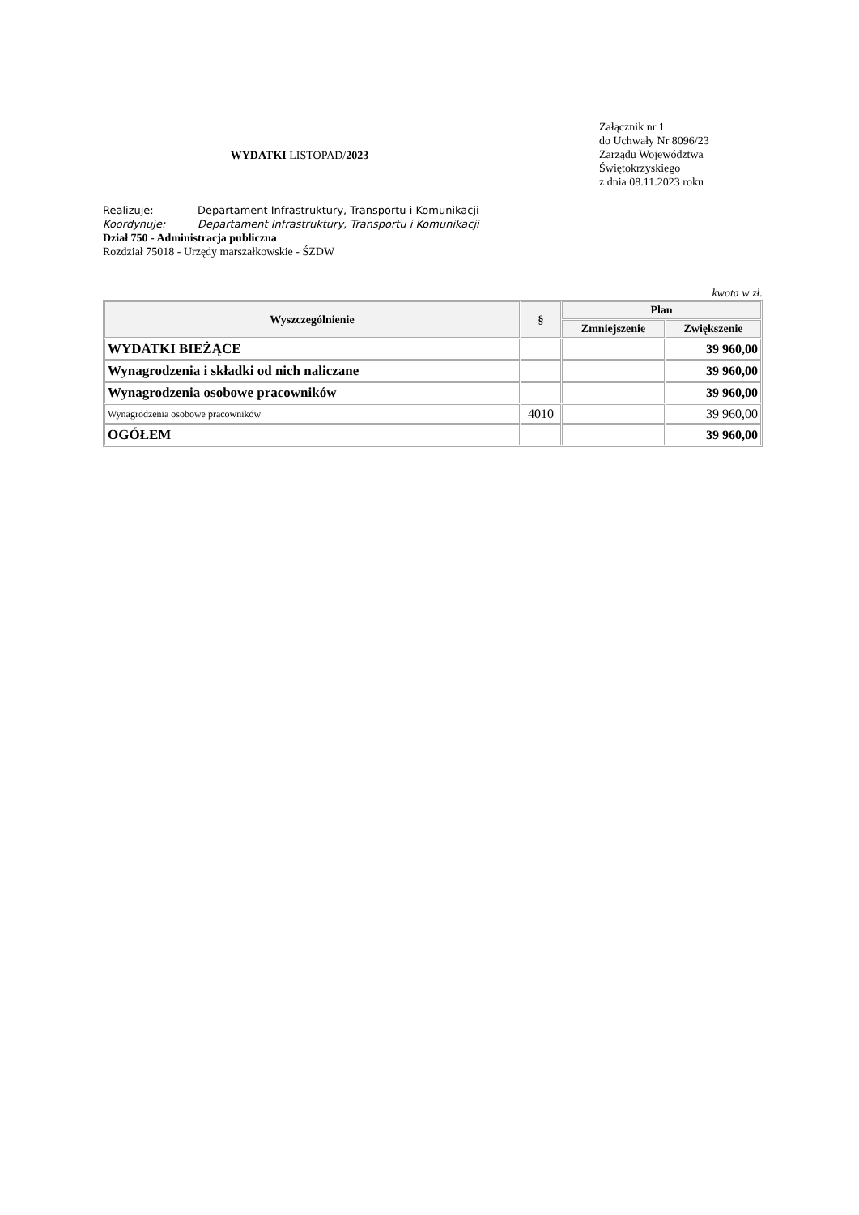WYDATKI LISTOPAD/2023
Załącznik nr 1
do Uchwały Nr 8096/23
Zarządu Województwa
Świętokrzyskiego
z dnia 08.11.2023 roku
Realizuje: Departament Infrastruktury, Transportu i Komunikacji
Koordynuje: Departament Infrastruktury, Transportu i Komunikacji
Dział 750 - Administracja publiczna
Rozdział 75018 - Urzędy marszałkowskie - ŚZDW
kwota w zł.
| Wyszczególnienie | § | Plan | |
| --- | --- | --- | --- |
| | | Zmniejszenie | Zwiększenie |
| WYDATKI BIEŻĄCE | | | 39 960,00 |
| Wynagrodzenia i składki od nich naliczane | | | 39 960,00 |
| Wynagrodzenia osobowe pracowników | | | 39 960,00 |
| Wynagrodzenia osobowe pracowników | 4010 | | 39 960,00 |
| OGÓŁEM | | | 39 960,00 |